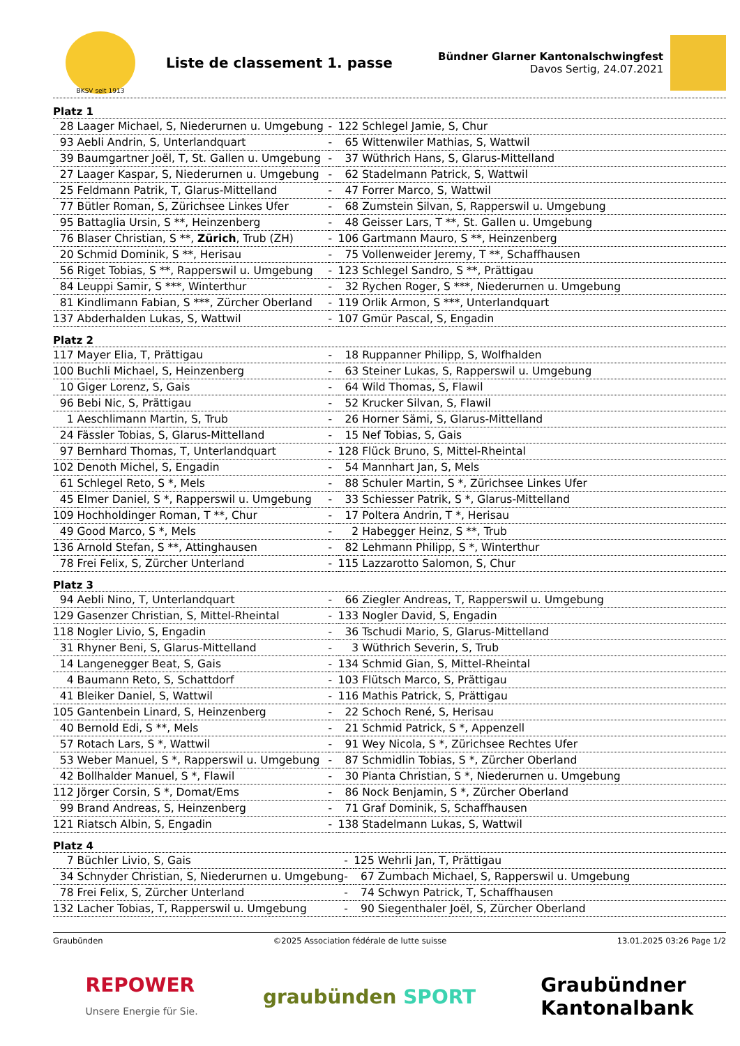BKSV seit 1913
Liste de classement 1. passe
Bündner Glarner Kantonalschwingfest
Davos Sertig, 24.07.2021
Platz 1
| 28 | Laager Michael, S, Niederurnen u. Umgebung | - | 122 | Schlegel Jamie, S, Chur |
| 93 | Aebli Andrin, S, Unterlandquart | - | 65 | Wittenwiler Mathias, S, Wattwil |
| 39 | Baumgartner Joël, T, St. Gallen u. Umgebung | - | 37 | Wüthrich Hans, S, Glarus-Mittelland |
| 27 | Laager Kaspar, S, Niederurnen u. Umgebung | - | 62 | Stadelmann Patrick, S, Wattwil |
| 25 | Feldmann Patrik, T, Glarus-Mittelland | - | 47 | Forrer Marco, S, Wattwil |
| 77 | Bütler Roman, S, Zürichsee Linkes Ufer | - | 68 | Zumstein Silvan, S, Rapperswil u. Umgebung |
| 95 | Battaglia Ursin, S **, Heinzenberg | - | 48 | Geisser Lars, T **, St. Gallen u. Umgebung |
| 76 | Blaser Christian, S **, Zürich , Trub (ZH) | - | 106 | Gartmann Mauro, S **, Heinzenberg |
| 20 | Schmid Dominik, S **, Herisau | - | 75 | Vollenweider Jeremy, T **, Schaffhausen |
| 56 | Riget Tobias, S **, Rapperswil u. Umgebung | - | 123 | Schlegel Sandro, S **, Prättigau |
| 84 | Leuppi Samir, S ***, Winterthur | - | 32 | Rychen Roger, S ***, Niederurnen u. Umgebung |
| 81 | Kindlimann Fabian, S ***, Zürcher Oberland | - | 119 | Orlik Armon, S ***, Unterlandquart |
| 137 | Abderhalden Lukas, S, Wattwil | - | 107 | Gmür Pascal, S, Engadin |
Platz 2
| 117 | Mayer Elia, T, Prättigau | - | 18 | Ruppanner Philipp, S, Wolfhalden |
| 100 | Buchli Michael, S, Heinzenberg | - | 63 | Steiner Lukas, S, Rapperswil u. Umgebung |
| 10 | Giger Lorenz, S, Gais | - | 64 | Wild Thomas, S, Flawil |
| 96 | Bebi Nic, S, Prättigau | - | 52 | Krucker Silvan, S, Flawil |
| 1 | Aeschlimann Martin, S, Trub | - | 26 | Horner Sämi, S, Glarus-Mittelland |
| 24 | Fässler Tobias, S, Glarus-Mittelland | - | 15 | Nef Tobias, S, Gais |
| 97 | Bernhard Thomas, T, Unterlandquart | - | 128 | Flück Bruno, S, Mittel-Rheintal |
| 102 | Denoth Michel, S, Engadin | - | 54 | Mannhart Jan, S, Mels |
| 61 | Schlegel Reto, S *, Mels | - | 88 | Schuler Martin, S *, Zürichsee Linkes Ufer |
| 45 | Elmer Daniel, S *, Rapperswil u. Umgebung | - | 33 | Schiesser Patrik, S *, Glarus-Mittelland |
| 109 | Hochholdinger Roman, T **, Chur | - | 17 | Poltera Andrin, T *, Herisau |
| 49 | Good Marco, S *, Mels | - | 2 | Habegger Heinz, S **, Trub |
| 136 | Arnold Stefan, S **, Attinghausen | - | 82 | Lehmann Philipp, S *, Winterthur |
| 78 | Frei Felix, S, Zürcher Unterland | - | 115 | Lazzarotto Salomon, S, Chur |
Platz 3
| 94 | Aebli Nino, T, Unterlandquart | - | 66 | Ziegler Andreas, T, Rapperswil u. Umgebung |
| 129 | Gasenzer Christian, S, Mittel-Rheintal | - | 133 | Nogler David, S, Engadin |
| 118 | Nogler Livio, S, Engadin | - | 36 | Tschudi Mario, S, Glarus-Mittelland |
| 31 | Rhyner Beni, S, Glarus-Mittelland | - | 3 | Wüthrich Severin, S, Trub |
| 14 | Langenegger Beat, S, Gais | - | 134 | Schmid Gian, S, Mittel-Rheintal |
| 4 | Baumann Reto, S, Schattdorf | - | 103 | Flütsch Marco, S, Prättigau |
| 41 | Bleiker Daniel, S, Wattwil | - | 116 | Mathis Patrick, S, Prättigau |
| 105 | Gantenbein Linard, S, Heinzenberg | - | 22 | Schoch René, S, Herisau |
| 40 | Bernold Edi, S **, Mels | - | 21 | Schmid Patrick, S *, Appenzell |
| 57 | Rotach Lars, S *, Wattwil | - | 91 | Wey Nicola, S *, Zürichsee Rechtes Ufer |
| 53 | Weber Manuel, S *, Rapperswil u. Umgebung | - | 87 | Schmidlin Tobias, S *, Zürcher Oberland |
| 42 | Bollhalder Manuel, S *, Flawil | - | 30 | Pianta Christian, S *, Niederurnen u. Umgebung |
| 112 | Jörger Corsin, S *, Domat/Ems | - | 86 | Nock Benjamin, S *, Zürcher Oberland |
| 99 | Brand Andreas, S, Heinzenberg | - | 71 | Graf Dominik, S, Schaffhausen |
| 121 | Riatsch Albin, S, Engadin | - | 138 | Stadelmann Lukas, S, Wattwil |
Platz 4
| 7 | Büchler Livio, S, Gais | - | 125 | Wehrli Jan, T, Prättigau |
| 34 | Schnyder Christian, S, Niederurnen u. Umgebung | - | 67 | Zumbach Michael, S, Rapperswil u. Umgebung |
| 78 | Frei Felix, S, Zürcher Unterland | - | 74 | Schwyn Patrick, T, Schaffhausen |
| 132 | Lacher Tobias, T, Rapperswil u. Umgebung | - | 90 | Siegenthaler Joël, S, Zürcher Oberland |
Graubünden ©2025 Association fédérale de lutte suisse 13.01.2025 03:26 Page 1/2
REPOWER
Unsere Energie für Sie. graubünden SPORT Graubündner
Kantonalbank